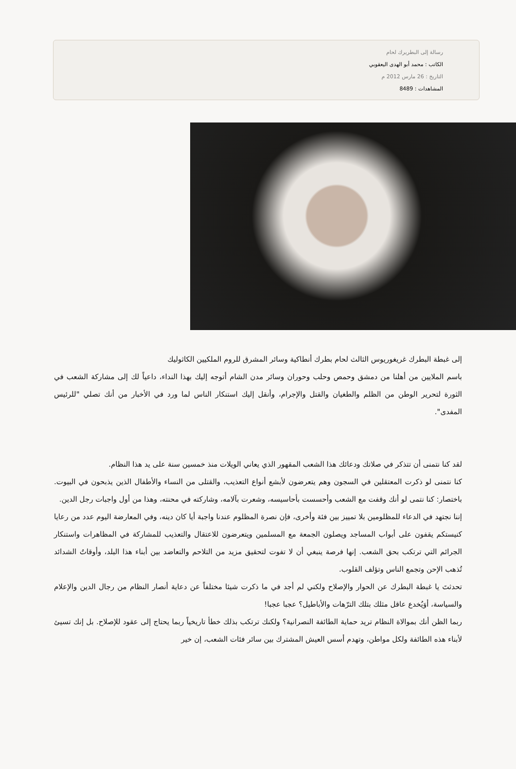رسالة إلى البطريرك لحام
الكاتب : محمد أبو الهدى اليعقوبي
التاريخ : 26 مارس 2012 م
المشاهدات : 8489
إلى غبطة البطرك غريغوريوس الثالث لحام بطرك أنطاكية وسائر المشرق للروم الملكيين الكاثوليك
باسم الملايين من أهلنا من دمشق وحمص وحلب وحوران وسائر مدن الشام أتوجه إليك بهذا النداء، داعياً لك إلى مشاركة الشعب في الثورة لتحرير الوطن من الظلم والطغيان والقتل والإجرام، وأنقل إليك استنكار الناس لما ورد في الأخبار من أنك تصلي "للرئيس المفدى".
لقد كنا نتمنى أن تتذكر في صلاتك ودعائك هذا الشعب المقهور الذي يعاني الويلات منذ خمسين سنة على يد هذا النظام.
كنا نتمنى لو ذكرت المعتقلين في السجون وهم يتعرضون لأبشع أنواع التعذيب، والقتلى من النساء والأطفال الذين يذبحون في البيوت. باختصار: كنا نتمى لو أنك وقفت مع الشعب وأحسست بأحاسيسه، وشعرت بآلامه، وشاركته في محنته، وهذا من أول واجبات رجل الدين.
إننا نجتهد في الدعاء للمظلومين بلا تمييز بين فئة وأخرى، فإن نصرة المظلوم عندنا واجبة أيا كان دينه، وفي المعارضة اليوم عدد من رعايا كنيستكم يقفون على أبواب المساجد ويصلون الجمعة مع المسلمين ويتعرضون للاعتقال والتعذيب للمشاركة في المظاهرات واستنكار الجرائم التي ترتكب بحق الشعب. إنها فرصة ينبغي أن لا تفوت لتحقيق مزيد من التلاحم والتعاضد بين أبناء هذا البلد، وأوقاتُ الشدائد تُذهب الإحن وتجمع الناس وتؤلف القلوب.
تحدثتَ يا غبطة البطرك عن الحوار والإصلاح ولكني لم أجد في ما ذكرت شيئا مختلفاً عن دعاية أنصار النظام من رجال الدين والإعلام والسياسة، أوَيُخدع عاقل مثلك بتلك الترّهات والأباطيل؟ عجبا عجبا!
ربما الظن أنك بموالاة النظام تريد حماية الطائفة النصرانية؟ ولكنك ترتكب بذلك خطأ تاريخياً ربما يحتاج إلى عقود للإصلاح. بل إنك تسيئ لأبناء هذه الطائفة ولكل مواطن، وتهدم أسس العيش المشترك بين سائر فئات الشعب، إن خير